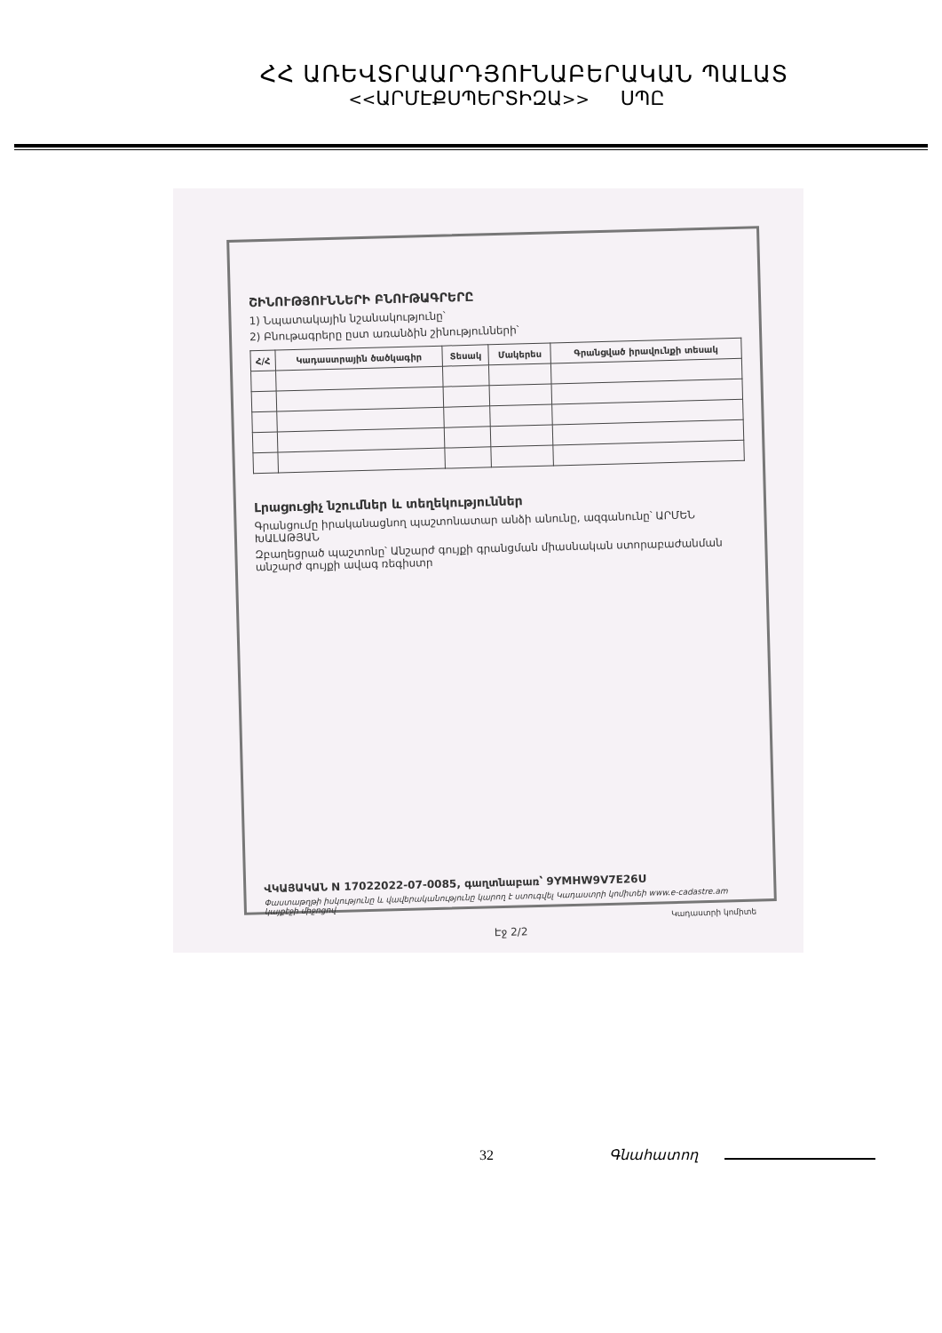ՀՀ ԱՌԵՎՏՐԱԱՐԴՅՈՒՆԱԲԵՐԱԿԱՆ ՊԱԼԱՏ
<<ԱՐՄԷՔՍՊԵՐՏԻԶԱ>> ՍՊԸ
ՇԻՆՈՒԹՅՈՒՆՆԵՐԻ ԲՆՈՒԹԱԳՐԵՐԸ
1) Նպատակային նշանակությունը՝
2) Բնութագրերը ըստ առանձին շինությունների՝
| Հ/Հ | Կադաստրային ծածկագիր | Տեսակ | Մակերես | Գրանցված իրավունքի տեսակ |
| --- | --- | --- | --- | --- |
Լրացուցիչ նշումներ և տեղեկություններ
Գրանցումը իրականացնող պաշտոնատար անձի անունը, ազգանունը՝ ԱՐՄԵՆ ԽԱԼԱԹՅԱՆ
Զբաղեցրած պաշտոնը՝ Անշարժ գույքի գրանցման միասնական ստորաբաժանման անշարժ գույքի ավագ ռեգիստր
ՎԿԱՅԱԿԱՆ N 17022022-07-0085, գաղտնաբառ՝ 9YMHW9V7E26U
Փաստաթղթի իսկությունը և վավերականությունը կարող է ստուգվել Կադաստրի կոմիտեի www.e-cadastre.am կայքէջի միջոցով
Կադաստրի կոմիտե
Էջ 2/2
32 Գնահատող